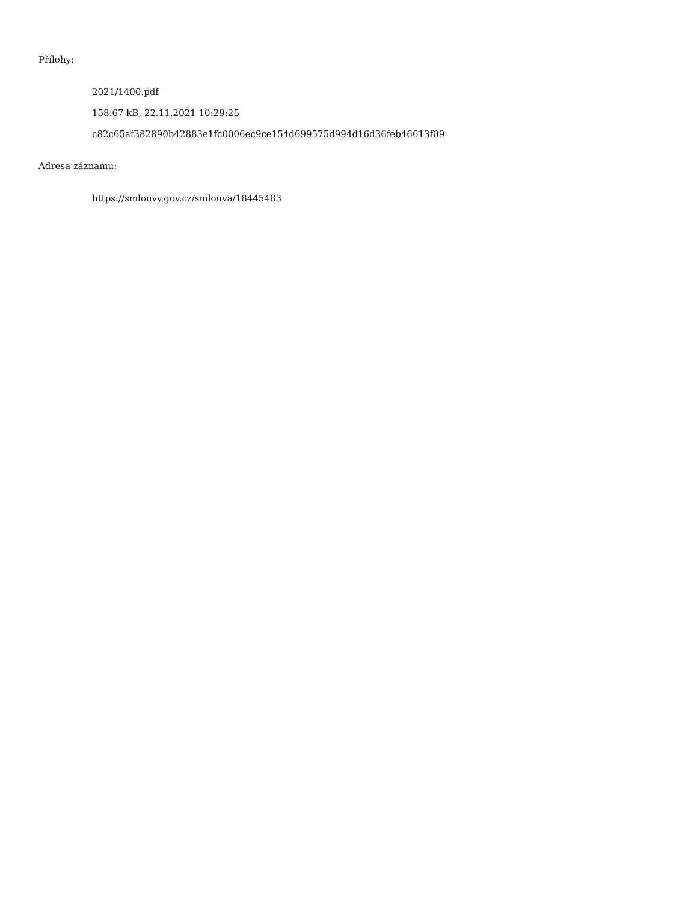Přílohy:
2021/1400.pdf
158.67 kB, 22.11.2021 10:29:25
c82c65af382890b42883e1fc0006ec9ce154d699575d994d16d36feb46613f09
Adresa záznamu:
https://smlouvy.gov.cz/smlouva/18445483